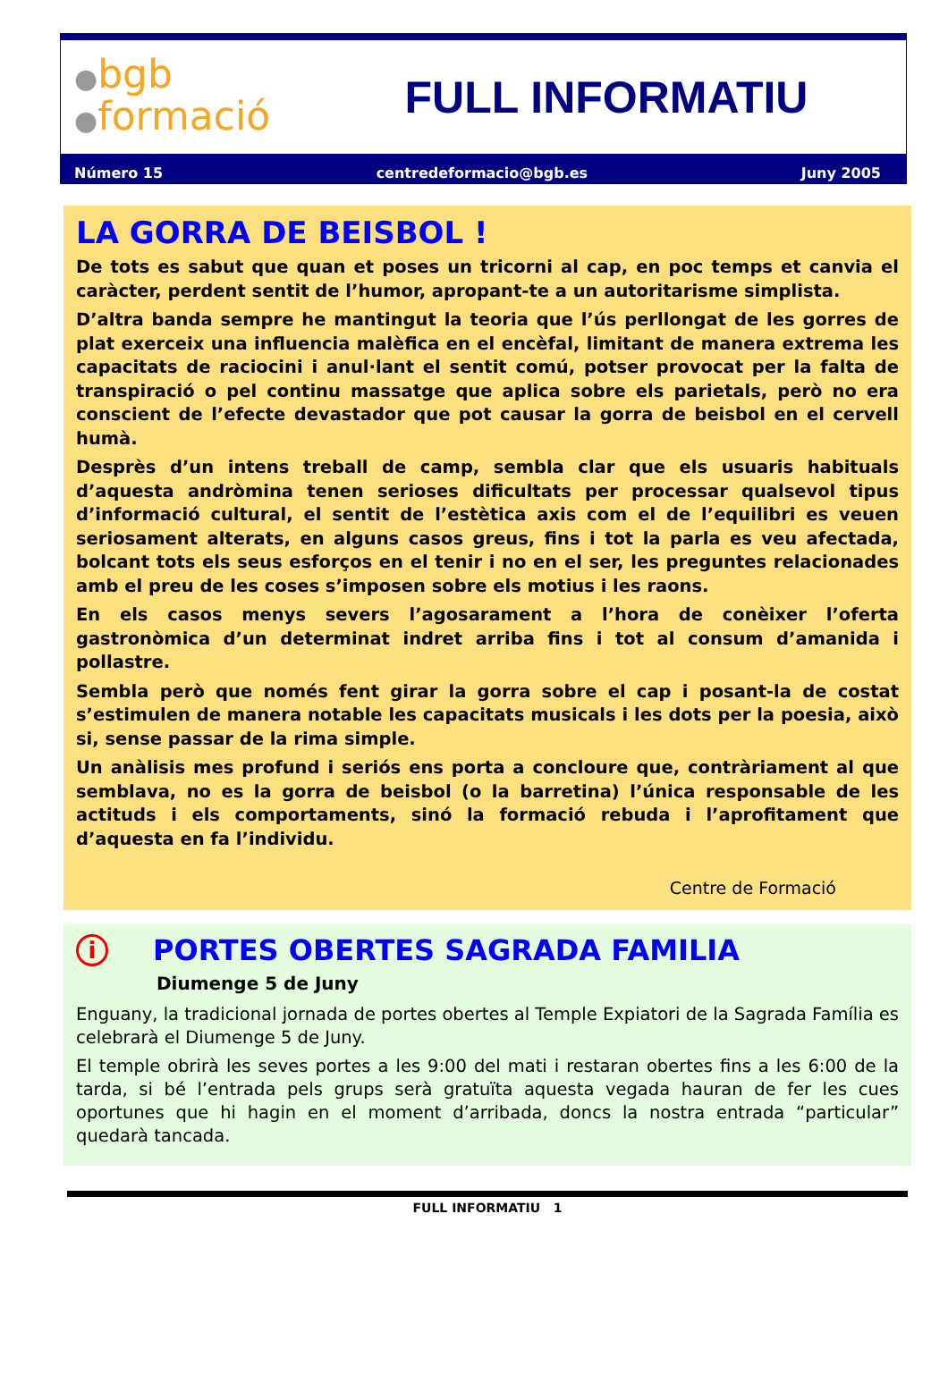●bgb
●formació
FULL INFORMATIU
Número 15 centredeformacio@bgb.es Juny 2005
LA GORRA DE BEISBOL !
De tots es sabut que quan et poses un tricorni al cap, en poc temps et canvia el caràcter, perdent sentit de l’humor, apropant-te a un autoritarisme simplista.
D’altra banda sempre he mantingut la teoria que l’ús perllongat de les gorres de plat exerceix una influencia malèfica en el encèfal, limitant de manera extrema les capacitats de raciocini i anul·lant el sentit comú, potser provocat per la falta de transpiració o pel continu massatge que aplica sobre els parietals, però no era conscient de l’efecte devastador que pot causar la gorra de beisbol en el cervell humà.
Desprès d’un intens treball de camp, sembla clar que els usuaris habituals d’aquesta andròmina tenen serioses dificultats per processar qualsevol tipus d’informació cultural, el sentit de l’estètica axis com el de l’equilibri es veuen seriosament alterats, en alguns casos greus, fins i tot la parla es veu afectada, bolcant tots els seus esforços en el tenir i no en el ser, les preguntes relacionades amb el preu de les coses s’imposen sobre els motius i les raons.
En els casos menys severs l’agosarament a l’hora de conèixer l’oferta gastronòmica d’un determinat indret arriba fins i tot al consum d’amanida i pollastre.
Sembla però que només fent girar la gorra sobre el cap i posant-la de costat s’estimulen de manera notable les capacitats musicals i les dots per la poesia, això si, sense passar de la rima simple.
Un anàlisis mes profund i seriós ens porta a concloure que, contràriament al que semblava, no es la gorra de beisbol (o la barretina) l’única responsable de les actituds i els comportaments, sinó la formació rebuda i l’aprofitament que d’aquesta en fa l’individu.
Centre de Formació
i PORTES OBERTES SAGRADA FAMILIA
Diumenge 5 de Juny
Enguany, la tradicional jornada de portes obertes al Temple Expiatori de la Sagrada Família es celebrarà el Diumenge 5 de Juny.
El temple obrirà les seves portes a les 9:00 del mati i restaran obertes fins a les 6:00 de la tarda, si bé l’entrada pels grups serà gratuïta aquesta vegada hauran de fer les cues oportunes que hi hagin en el moment d’arribada, doncs la nostra entrada “particular” quedarà tancada.
FULL INFORMATIU 1